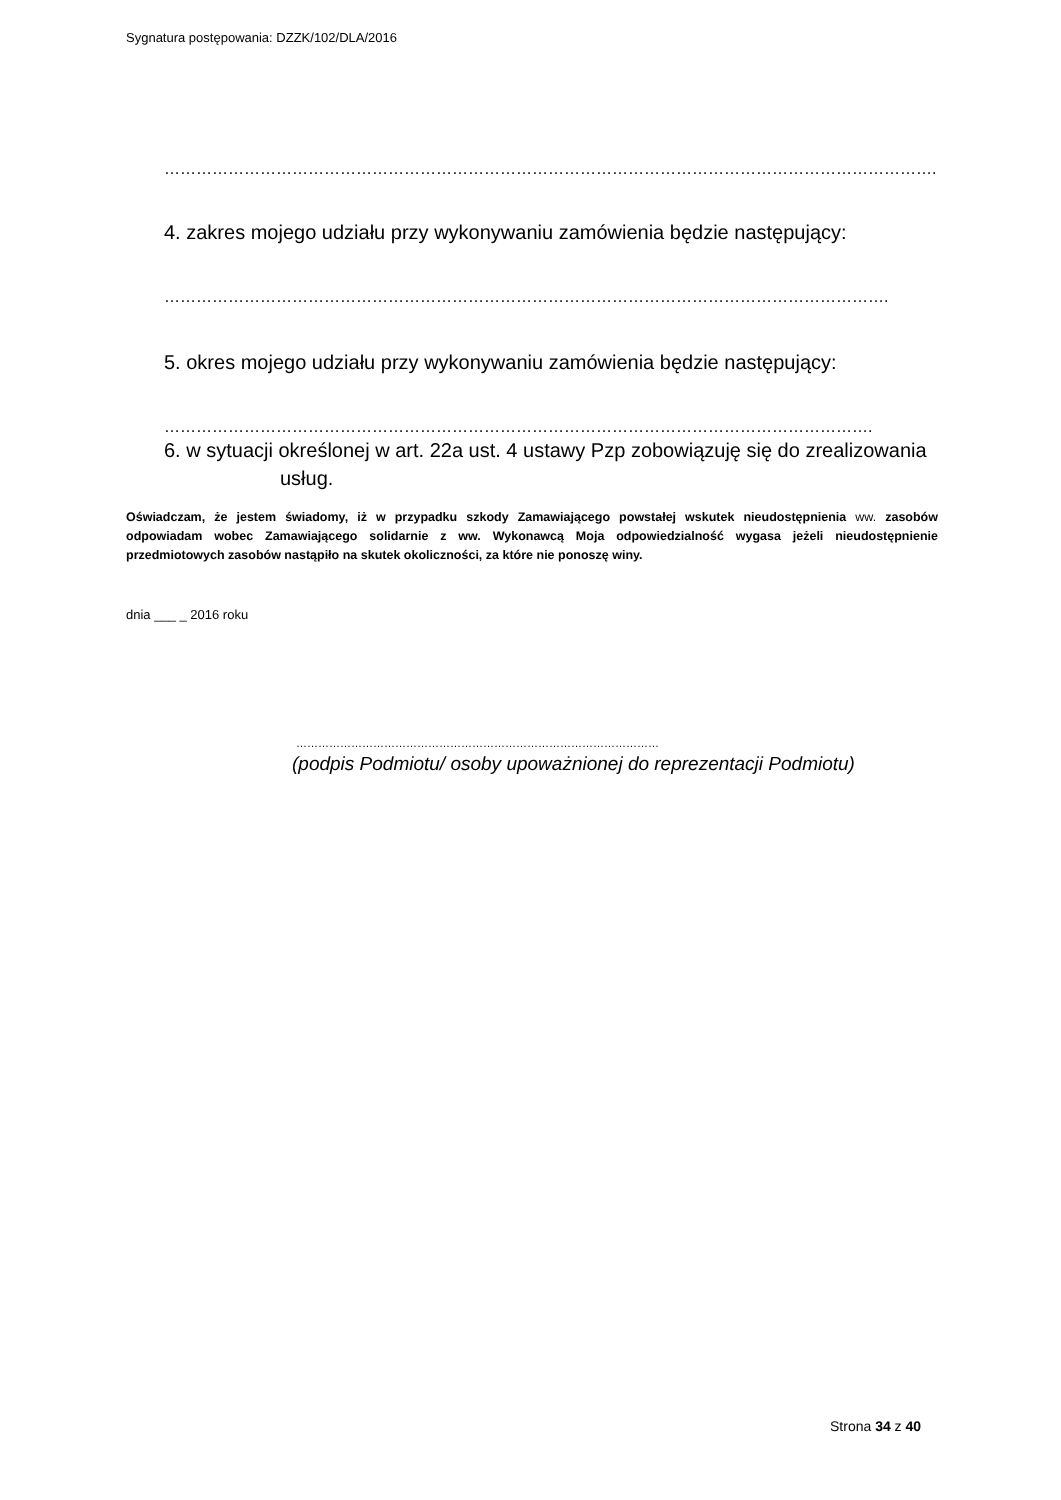Sygnatura postępowania: DZZK/102/DLA/2016
………………………………………………………………………………………………………………………………..
4. zakres mojego udziału przy wykonywaniu zamówienia będzie następujący:
……………………………………………………………………………………………………………………….
5. okres mojego udziału przy wykonywaniu zamówienia będzie następujący:
…………………………………………………………………………………………………………………….
6. w sytuacji określonej w art. 22a ust. 4 ustawy Pzp zobowiązuję się do zrealizowania
usług.
Oświadczam, że jestem świadomy, iż w przypadku szkody Zamawiającego powstałej wskutek nieudostępnienia ww. zasobów odpowiadam wobec Zamawiającego solidarnie z ww. Wykonawcą Moja odpowiedzialność wygasa jeżeli nieudostępnienie przedmiotowych zasobów nastąpiło na skutek okoliczności, za które nie ponoszę winy.
dnia ___ _ 2016 roku
………………………………………………………………………………………
(podpis Podmiotu/ osoby upoważnionej do reprezentacji Podmiotu)
Strona 34 z 40